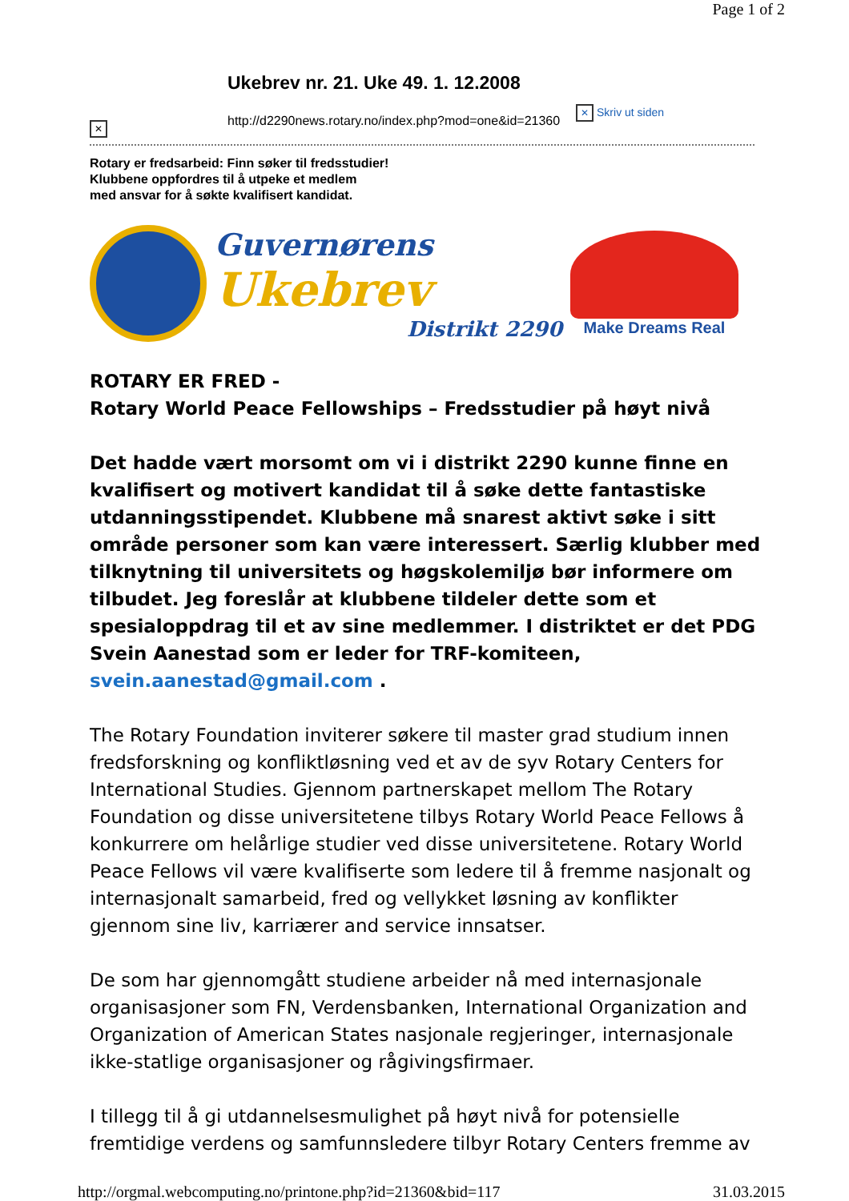Page 1 of 2
✕
Ukebrev nr. 21. Uke 49. 1. 12.2008
http://d2290news.rotary.no/index.php?mod=one&id=21360
✕ Skriv ut siden
Rotary er fredsarbeid: Finn søker til fredsstudier!
Klubbene oppfordres til å utpeke et medlem
med ansvar for å søkte kvalifisert kandidat.
Guvernørens
Ukebrev
Distrikt 2290
Make Dreams Real
ROTARY ER FRED -
Rotary World Peace Fellowships – Fredsstudier på høyt nivå
Det hadde vært morsomt om vi i distrikt 2290 kunne finne en kvalifisert og motivert kandidat til å søke dette fantastiske utdanningsstipendet. Klubbene må snarest aktivt søke i sitt område personer som kan være interessert. Særlig klubber med tilknytning til universitets og høgskolemiljø bør informere om tilbudet. Jeg foreslår at klubbene tildeler dette som et spesialoppdrag til et av sine medlemmer. I distriktet er det PDG Svein Aanestad som er leder for TRF-komiteen, svein.aanestad@gmail.com .
The Rotary Foundation inviterer søkere til master grad studium innen fredsforskning og konfliktløsning ved et av de syv Rotary Centers for International Studies. Gjennom partnerskapet mellom The Rotary Foundation og disse universitetene tilbys Rotary World Peace Fellows å konkurrere om helårlige studier ved disse universitetene. Rotary World Peace Fellows vil være kvalifiserte som ledere til å fremme nasjonalt og internasjonalt samarbeid, fred og vellykket løsning av konflikter gjennom sine liv, karriærer and service innsatser.
De som har gjennomgått studiene arbeider nå med internasjonale organisasjoner som FN, Verdensbanken, International Organization and Organization of American States nasjonale regjeringer, internasjonale ikke-statlige organisasjoner og rågivingsfirmaer.
I tillegg til å gi utdannelsesmulighet på høyt nivå for potensielle fremtidige verdens og samfunnsledere tilbyr Rotary Centers fremme av
http://orgmal.webcomputing.no/printone.php?id=21360&bid=117 31.03.2015